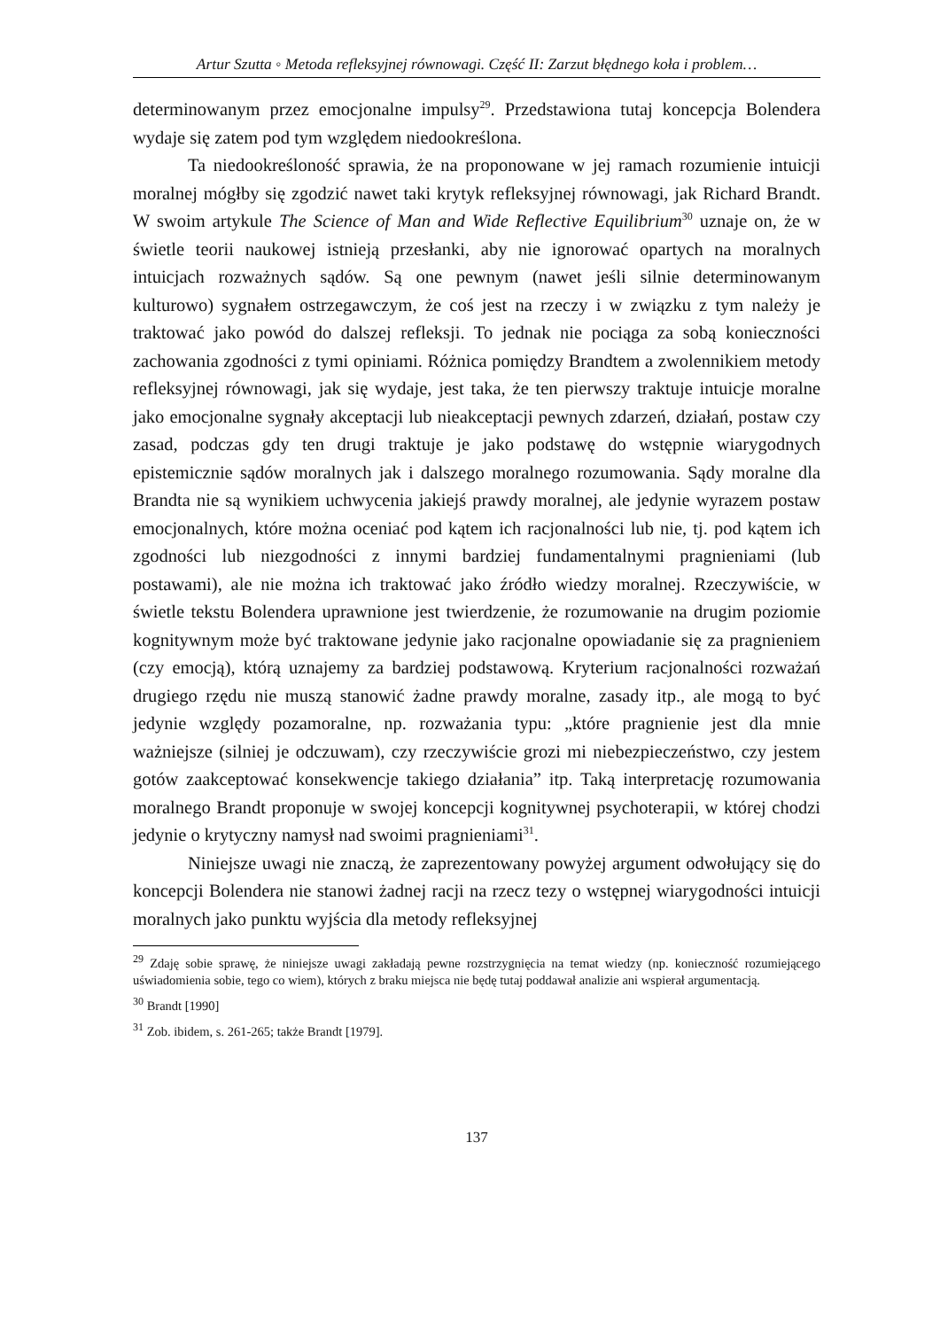Artur Szutta ◦ Metoda refleksyjnej równowagi. Część II: Zarzut błędnego koła i problem…
determinowanym przez emocjonalne impulsy<sup>29</sup>. Przedstawiona tutaj koncepcja Bolendera wydaje się zatem pod tym względem niedookreślona.
Ta niedookreśloność sprawia, że na proponowane w jej ramach rozumienie intuicji moralnej mógłby się zgodzić nawet taki krytyk refleksyjnej równowagi, jak Richard Brandt. W swoim artykule The Science of Man and Wide Reflective Equilibrium<sup>30</sup> uznaje on, że w świetle teorii naukowej istnieją przesłanki, aby nie ignorować opartych na moralnych intuicjach rozważnych sądów. Są one pewnym (nawet jeśli silnie determinowanym kulturowo) sygnałem ostrzegawczym, że coś jest na rzeczy i w związku z tym należy je traktować jako powód do dalszej refleksji. To jednak nie pociąga za sobą konieczności zachowania zgodności z tymi opiniami. Różnica pomiędzy Brandtem a zwolennikiem metody refleksyjnej równowagi, jak się wydaje, jest taka, że ten pierwszy traktuje intuicje moralne jako emocjonalne sygnały akceptacji lub nieakceptacji pewnych zdarzeń, działań, postaw czy zasad, podczas gdy ten drugi traktuje je jako podstawę do wstępnie wiarygodnych epistemicznie sądów moralnych jak i dalszego moralnego rozumowania. Sądy moralne dla Brandta nie są wynikiem uchwycenia jakiejś prawdy moralnej, ale jedynie wyrazem postaw emocjonalnych, które można oceniać pod kątem ich racjonalności lub nie, tj. pod kątem ich zgodności lub niezgodności z innymi bardziej fundamentalnymi pragnieniami (lub postawami), ale nie można ich traktować jako źródło wiedzy moralnej. Rzeczywiście, w świetle tekstu Bolendera uprawnione jest twierdzenie, że rozumowanie na drugim poziomie kognitywnym może być traktowane jedynie jako racjonalne opowiadanie się za pragnieniem (czy emocją), którą uznajemy za bardziej podstawową. Kryterium racjonalności rozważań drugiego rzędu nie muszą stanowić żadne prawdy moralne, zasady itp., ale mogą to być jedynie względy pozamoralne, np. rozważania typu: „które pragnienie jest dla mnie ważniejsze (silniej je odczuwam), czy rzeczywiście grozi mi niebezpieczeństwo, czy jestem gotów zaakceptować konsekwencje takiego działania” itp. Taką interpretację rozumowania moralnego Brandt proponuje w swojej koncepcji kognitywnej psychoterapii, w której chodzi jedynie o krytyczny namysł nad swoimi pragnieniami<sup>31</sup>.
Niniejsze uwagi nie znaczą, że zaprezentowany powyżej argument odwołujący się do koncepcji Bolendera nie stanowi żadnej racji na rzecz tezy o wstępnej wiarygodności intuicji moralnych jako punktu wyjścia dla metody refleksyjnej
<sup>29</sup> Zdaję sobie sprawę, że niniejsze uwagi zakładają pewne rozstrzygnięcia na temat wiedzy (np. konieczność rozumiejącego uświadomienia sobie, tego co wiem), których z braku miejsca nie będę tutaj poddawał analizie ani wspierał argumentacją.
<sup>30</sup> Brandt [1990]
<sup>31</sup> Zob. ibidem, s. 261-265; także Brandt [1979].
137